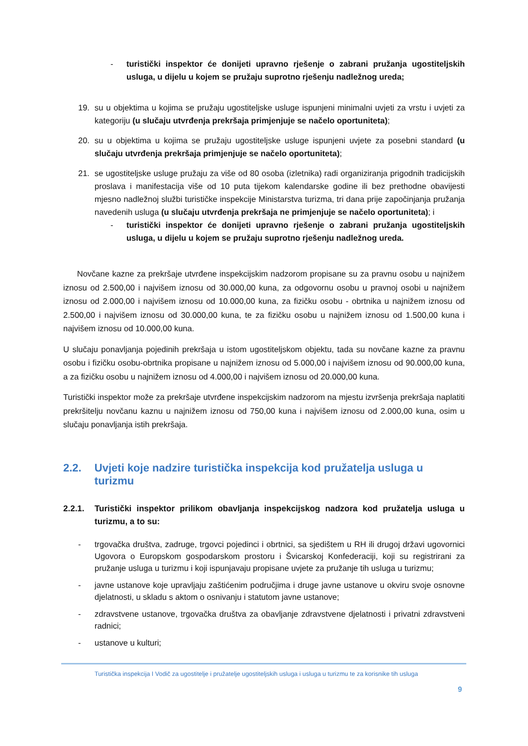- turistički inspektor će donijeti upravno rješenje o zabrani pružanja ugostiteljskih usluga, u dijelu u kojem se pružaju suprotno rješenju nadležnog ureda;
19. su u objektima u kojima se pružaju ugostiteljske usluge ispunjeni minimalni uvjeti za vrstu i uvjeti za kategoriju (u slučaju utvrđenja prekršaja primjenjuje se načelo oportuniteta);
20. su u objektima u kojima se pružaju ugostiteljske usluge ispunjeni uvjete za posebni standard (u slučaju utvrđenja prekršaja primjenjuje se načelo oportuniteta);
21. se ugostiteljske usluge pružaju za više od 80 osoba (izletnika) radi organiziranja prigodnih tradicijskih proslava i manifestacija više od 10 puta tijekom kalendarske godine ili bez prethodne obavijesti mjesno nadležnoj službi turističke inspekcije Ministarstva turizma, tri dana prije započinjanja pružanja navedenih usluga (u slučaju utvrđenja prekršaja ne primjenjuje se načelo oportuniteta); i
- turistički inspektor će donijeti upravno rješenje o zabrani pružanja ugostiteljskih usluga, u dijelu u kojem se pružaju suprotno rješenju nadležnog ureda.
Novčane kazne za prekršaje utvrđene inspekcijskim nadzorom propisane su za pravnu osobu u najnižem iznosu od 2.500,00 i najvišem iznosu od 30.000,00 kuna, za odgovornu osobu u pravnoj osobi u najnižem iznosu od 2.000,00 i najvišem iznosu od 10.000,00 kuna, za fizičku osobu - obrtnika u najnižem iznosu od 2.500,00 i najvišem iznosu od 30.000,00 kuna, te za fizičku osobu u najnižem iznosu od 1.500,00 kuna i najvišem iznosu od 10.000,00 kuna.
U slučaju ponavljanja pojedinih prekršaja u istom ugostiteljskom objektu, tada su novčane kazne za pravnu osobu i fizičku osobu-obrtnika propisane u najnižem iznosu od 5.000,00 i najvišem iznosu od 90.000,00 kuna, a za fizičku osobu u najnižem iznosu od 4.000,00 i najvišem iznosu od 20.000,00 kuna.
Turistički inspektor može za prekršaje utvrđene inspekcijskim nadzorom na mjestu izvršenja prekršaja naplatiti prekršitelju novčanu kaznu u najnižem iznosu od 750,00 kuna i najvišem iznosu od 2.000,00 kuna, osim u slučaju ponavljanja istih prekršaja.
2.2. Uvjeti koje nadzire turistička inspekcija kod pružatelja usluga u turizmu
2.2.1.
Turistički inspektor prilikom obavljanja inspekcijskog nadzora kod pružatelja usluga u turizmu, a to su:
- trgovačka društva, zadruge, trgovci pojedinci i obrtnici, sa sjedištem u RH ili drugoj državi ugovornici Ugovora o Europskom gospodarskom prostoru i Švicarskoj Konfederaciji, koji su registrirani za pružanje usluga u turizmu i koji ispunjavaju propisane uvjete za pružanje tih usluga u turizmu;
- javne ustanove koje upravljaju zaštićenim područjima i druge javne ustanove u okviru svoje osnovne djelatnosti, u skladu s aktom o osnivanju i statutom javne ustanove;
- zdravstvene ustanove, trgovačka društva za obavljanje zdravstvene djelatnosti i privatni zdravstveni radnici;
- ustanove u kulturi;
Turistička inspekcija I Vodič za ugostitelje i pružatelje ugostiteljskih usluga i usluga u turizmu te za korisnike tih usluga
9